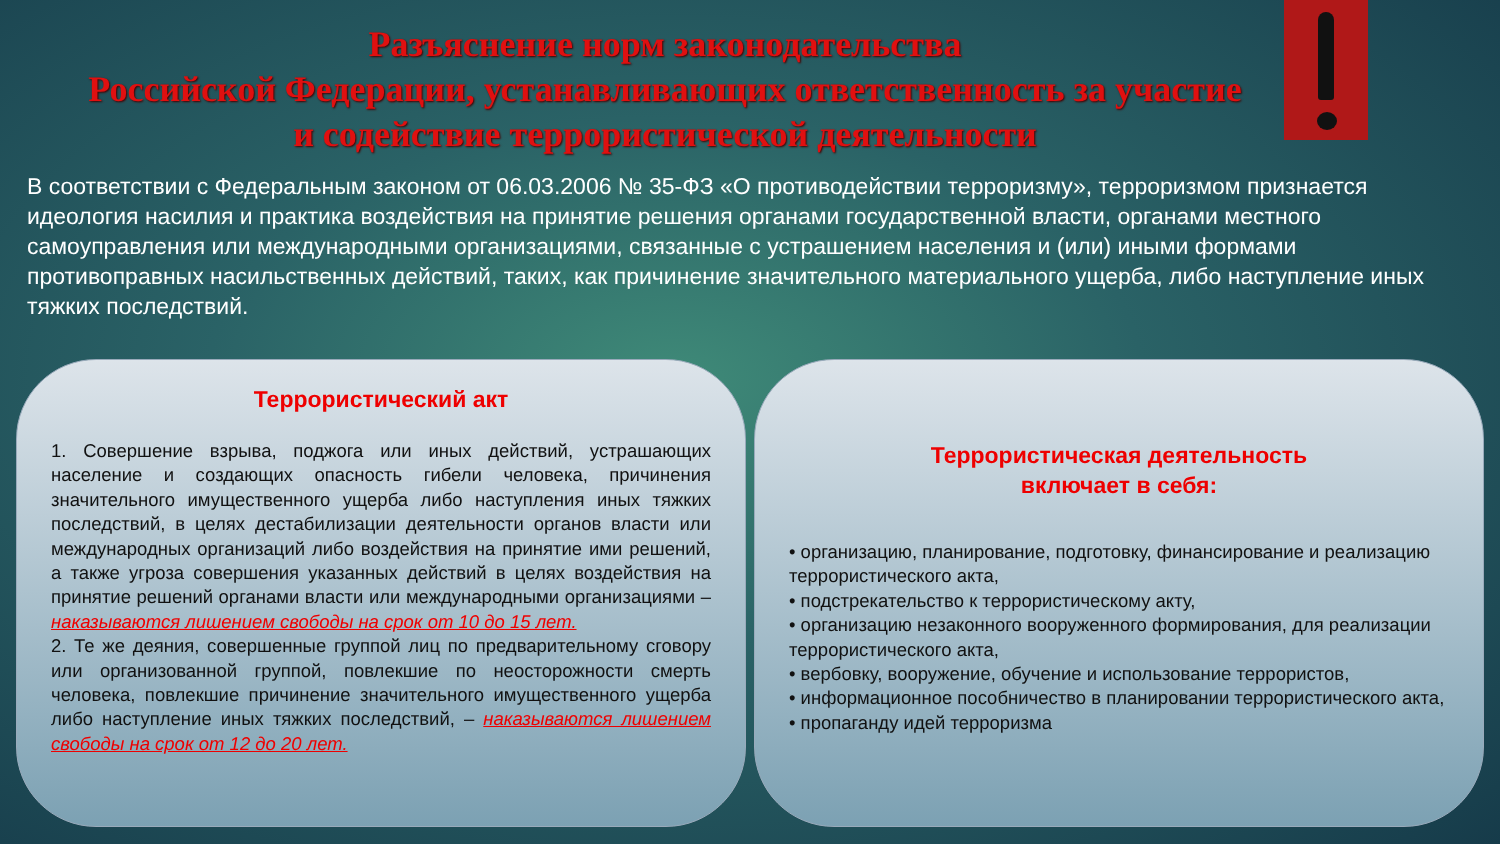Разъяснение норм законодательства
Российской Федерации, устанавливающих ответственность за участие
и содействие террористической деятельности
В соответствии с Федеральным законом от 06.03.2006 № 35-ФЗ «О противодействии терроризму», терроризмом признается идеология насилия и практика воздействия на принятие решения органами государственной власти, органами местного самоуправления или международными организациями, связанные с устрашением населения и (или) иными формами противоправных насильственных действий, таких, как причинение значительного материального ущерба, либо наступление иных тяжких последствий.
Террористический акт
1. Совершение взрыва, поджога или иных действий, устрашающих население и создающих опасность гибели человека, причинения значительного имущественного ущерба либо наступления иных тяжких последствий, в целях дестабилизации деятельности органов власти или международных организаций либо воздействия на принятие ими решений, а также угроза совершения указанных действий в целях воздействия на принятие решений органами власти или международными организациями – наказываются лишением свободы на срок от 10 до 15 лет.
2. Те же деяния, совершенные группой лиц по предварительному сговору или организованной группой, повлекшие по неосторожности смерть человека, повлекшие причинение значительного имущественного ущерба либо наступление иных тяжких последствий, – наказываются лишением свободы на срок от 12 до 20 лет.
Террористическая деятельность
включает в себя:
• организацию, планирование, подготовку, финансирование и реализацию террористического акта,
• подстрекательство к террористическому акту,
• организацию незаконного вооруженного формирования, для реализации террористического акта,
• вербовку, вооружение, обучение и использование террористов,
• информационное пособничество в планировании террористического акта,
• пропаганду идей терроризма